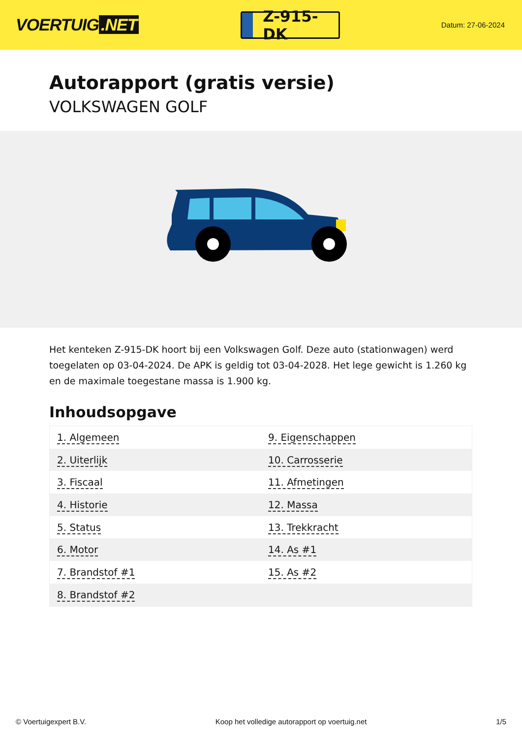VOERTUIG.NET
Z-915-DK
Datum: 27-06-2024
Autorapport (gratis versie)
VOLKSWAGEN GOLF
Het kenteken Z-915-DK hoort bij een Volkswagen Golf. Deze auto (stationwagen) werd toegelaten op 03-04-2024. De APK is geldig tot 03-04-2028. Het lege gewicht is 1.260 kg en de maximale toegestane massa is 1.900 kg.
Inhoudsopgave
| 1. Algemeen | 9. Eigenschappen |
| 2. Uiterlijk | 10. Carrosserie |
| 3. Fiscaal | 11. Afmetingen |
| 4. Historie | 12. Massa |
| 5. Status | 13. Trekkracht |
| 6. Motor | 14. As #1 |
| 7. Brandstof #1 | 15. As #2 |
| 8. Brandstof #2 | |
© Voertuigexpert B.V. Koop het volledige autorapport op voertuig.net 1/5